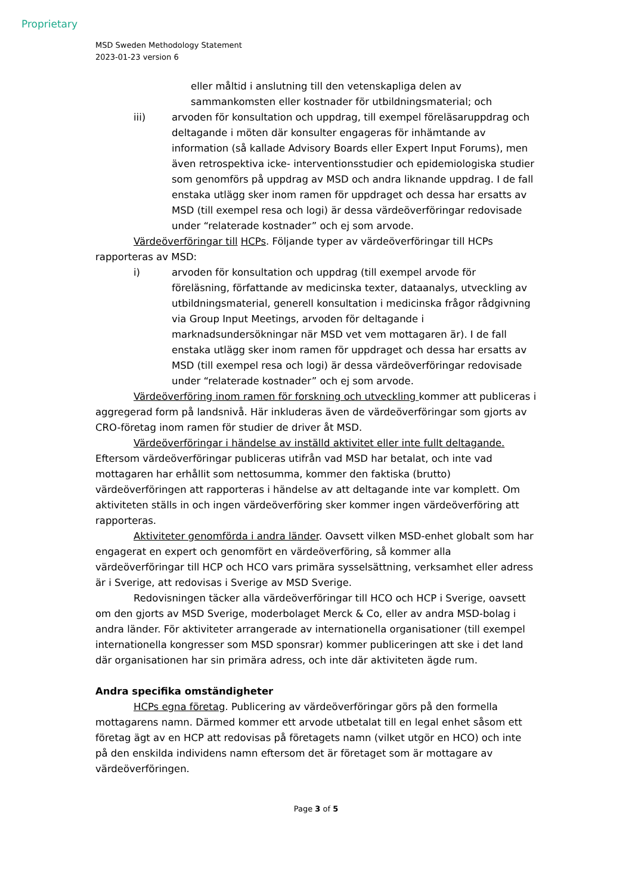Proprietary
MSD Sweden Methodology Statement
2023-01-23 version 6
eller måltid i anslutning till den vetenskapliga delen av sammankomsten eller kostnader för utbildningsmaterial; och
iii) arvoden för konsultation och uppdrag, till exempel föreläsaruppdrag och deltagande i möten där konsulter engageras för inhämtande av information (så kallade Advisory Boards eller Expert Input Forums), men även retrospektiva icke- interventionsstudier och epidemiologiska studier som genomförs på uppdrag av MSD och andra liknande uppdrag. I de fall enstaka utlägg sker inom ramen för uppdraget och dessa har ersatts av MSD (till exempel resa och logi) är dessa värdeöverföringar redovisade under “relaterade kostnader” och ej som arvode.
Värdeöverföringar till HCPs. Följande typer av värdeöverföringar till HCPs rapporteras av MSD:
i) arvoden för konsultation och uppdrag (till exempel arvode för föreläsning, författande av medicinska texter, dataanalys, utveckling av utbildningsmaterial, generell konsultation i medicinska frågor rådgivning via Group Input Meetings, arvoden för deltagande i marknadsundersökningar när MSD vet vem mottagaren är). I de fall enstaka utlägg sker inom ramen för uppdraget och dessa har ersatts av MSD (till exempel resa och logi) är dessa värdeöverföringar redovisade under “relaterade kostnader” och ej som arvode.
Värdeöverföring inom ramen för forskning och utveckling kommer att publiceras i aggregerad form på landsnivå. Här inkluderas även de värdeöverföringar som gjorts av CRO-företag inom ramen för studier de driver åt MSD.
Värdeöverföringar i händelse av inställd aktivitet eller inte fullt deltagande. Eftersom värdeöverföringar publiceras utifrån vad MSD har betalat, och inte vad mottagaren har erhållit som nettosumma, kommer den faktiska (brutto) värdeöverföringen att rapporteras i händelse av att deltagande inte var komplett. Om aktiviteten ställs in och ingen värdeöverföring sker kommer ingen värdeöverföring att rapporteras.
Aktiviteter genomförda i andra länder. Oavsett vilken MSD-enhet globalt som har engagerat en expert och genomfört en värdeöverföring, så kommer alla värdeöverföringar till HCP och HCO vars primära sysselsättning, verksamhet eller adress är i Sverige, att redovisas i Sverige av MSD Sverige.
Redovisningen täcker alla värdeöverföringar till HCO och HCP i Sverige, oavsett om den gjorts av MSD Sverige, moderbolaget Merck & Co, eller av andra MSD-bolag i andra länder. För aktiviteter arrangerade av internationella organisationer (till exempel internationella kongresser som MSD sponsrar) kommer publiceringen att ske i det land där organisationen har sin primära adress, och inte där aktiviteten ägde rum.
Andra specifika omständigheter
HCPs egna företag. Publicering av värdeöverföringar görs på den formella mottagarens namn. Därmed kommer ett arvode utbetalat till en legal enhet såsom ett företag ägt av en HCP att redovisas på företagets namn (vilket utgör en HCO) och inte på den enskilda individens namn eftersom det är företaget som är mottagare av värdeöverföringen.
Page 3 of 5